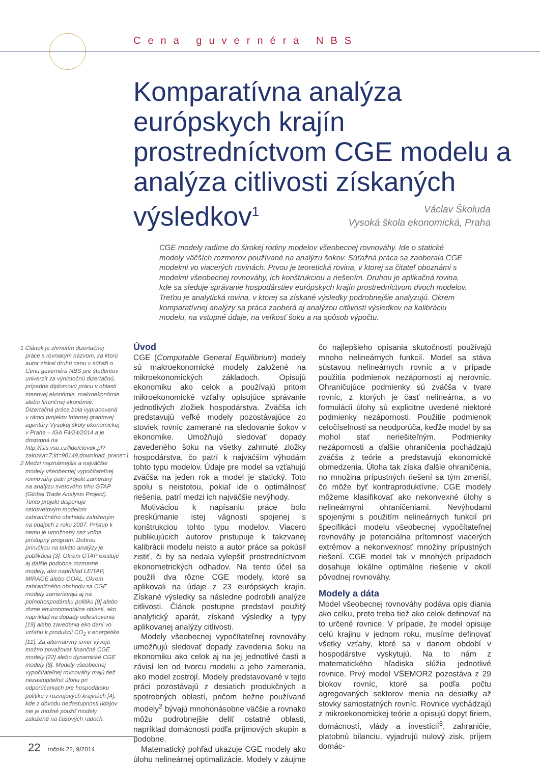Cena guvernéra NBS
Komparatívna analýza európskych krajín prostredníctvom CGE modelu a analýza citlivosti získaných výsledkov<sup>1</sup>
Václav Školuda
Vysoká škola ekonomická, Praha
CGE modely radíme do širokej rodiny modelov všeobecnej rovnováhy. Ide o statické modely väčších rozmerov používané na analýzu šokov. Súťažná práca sa zaoberala CGE modelmi vo viacerých rovinách. Prvou je teoretická rovina, v ktorej sa čitateľ oboznámi s modelmi všeobecnej rovnováhy, ich konštrukciou a riešením. Druhou je aplikačná rovina, kde sa sleduje správanie hospodárstiev európskych krajín prostredníctvom dvoch modelov. Treťou je analytická rovina, v ktorej sa získané výsledky podrobnejšie analyzujú. Okrem komparatívnej analýzy sa práca zaoberá aj analýzou citlivosti výsledkov na kalibráciu modelu, na vstupné údaje, na veľkosť šoku a na spôsob výpočtu.
1 Článok je zhrnutím dizertačnej práce s rovnakým názvom, za ktorú autor získal druhú cenu v súťaži o Cenu guvernéra NBS pre študentov univerzít za výnimočnú dizertačnú, prípadne diplomovú prácu v oblasti menovej ekonómie, makroekonómie alebo finančnej ekonómie. Dizertačná práca bola vypracovaná v rámci projektu Internej grantovej agentúry Vysokej školy ekonomickej v Prahe – IGA F4/24/2014 a je dostupná na http://isis.vse.cz/lide/clovek.pl?zalozka=7;id=90149;download_prace=1
2 Medzi najznámejšie a najväčšie modely všeobecnej vypočítateľnej rovnováhy patrí projekt zameraný na analýzu svetového trhu GTAP (Global Trade Analysis Project). Tento projekt disponuje celosvetovým modelom zahraničného obchodu založeným na údajoch z roku 2007. Prístup k nemu je umožnený cez voľne prístupný program. Dobrou príručkou na takéto analýzy je publikácia [3]. Okrem GTAP existujú aj ďalšie podobne rozmerné modely, ako napríklad LEITAP, MIRAGE alebo GOAL. Okrem zahraničného obchodu sa CGE modely zameriavajú aj na poľnohospodársku politiku [9] alebo rôzne environmentálne oblasti, ako napríklad na dopady odlesňovania [19] alebo zavedenia eko daní vo vzťahu k produkcii CO<sub>2</sub> v energetike [12]. Za alternatívny smer vývoja možno považovať finančné CGE modely [22] alebo dynamické CGE modely [8]. Modely všeobecnej vypočítateľnej rovnováhy majú tiež nezastupiteľnú úlohu pri odporúčaniach pre hospodársku politiku v rozvojových krajinách [4], kde z dôvodu nedostupnosti údajov nie je možné použiť modely založené na časových radoch.
Úvod
CGE (Computable General Equilibrium) modely sú makroekonomické modely založené na mikroekonomických základoch. Opisujú ekonomiku ako celok a používajú pritom mikroekonomické vzťahy opisujúce správanie jednotlivých zložiek hospodárstva. Zväčša ich predstavujú veľké modely pozostávajúce zo stoviek rovníc zamerané na sledovanie šokov v ekonomike. Umožňujú sledovať dopady zavedeného šoku na všetky zahrnuté zložky hospodárstva, čo patrí k najväčším výhodám tohto typu modelov. Údaje pre model sa vzťahujú zväčša na jeden rok a model je statický. Toto spolu s neistotou, pokiaľ ide o optimálnosť riešenia, patrí medzi ich najväčšie nevýhody.
Motiváciou k napísaniu práce bolo preskúmanie istej vágnosti spojenej s konštrukciou tohto typu modelov. Viacero publikujúcich autorov pristupuje k takzvanej kalibrácii modelu neisto a autor práce sa pokúsil zistiť, či by sa nedala vylepšiť prostredníctvom ekonometrických odhadov. Na tento účel sa použili dva rôzne CGE modely, ktoré sa aplikovali na údaje z 23 európskych krajín. Získané výsledky sa následne podrobili analýze citlivosti. Článok postupne predstaví použitý analytický aparát, získané výsledky a typy aplikovanej analýzy citlivosti.
Modely všeobecnej vypočítateľnej rovnováhy umožňujú sledovať dopady zavedenia šoku na ekonomiku ako celok aj na jej jednotlivé časti a závisí len od tvorcu modelu a jeho zamerania, ako model zostrojí. Modely predstavované v tejto práci pozostávajú z desiatich produkčných a spotrebných oblastí, pričom bežne používané modely<sup>2</sup> bývajú mnohonásobne väčšie a rovnako môžu podrobnejšie deliť ostatné oblasti, napríklad domácnosti podľa príjmových skupín a podobne.
Matematický pohľad ukazuje CGE modely ako úlohu nelineárnej optimalizácie. Modely v záujme čo najlepšieho opísania skutočnosti používajú mnoho nelineárnych funkcií. Model sa stáva sústavou nelineárnych rovníc a v prípade použitia podmienok nezápornosti aj nerovníc. Ohraničujúce podmienky sú zväčša v tvare rovníc, z ktorých je časť nelineárna, a vo formulácii úlohy sú explicitne uvedené niektoré podmienky nezápornosti. Použitie podmienok celočíselnosti sa neodporúča, keďže model by sa mohol stať neriešiteľným. Podmienky nezápornosti a ďalšie ohraničenia pochádzajú zväčša z teórie a predstavujú ekonomické obmedzenia. Úloha tak získa ďalšie ohraničenia, no množina prípustných riešení sa tým zmenší, čo môže byť kontraproduktívne. CGE modely môžeme klasifikovať ako nekonvexné úlohy s nelineárnymi ohraničeniami. Nevýhodami spojenými s použitím nelineárnych funkcií pri špecifikácii modelu všeobecnej vypočítateľnej rovnováhy je potenciálna prítomnosť viacerých extrémov a nekonvexnosť množiny prípustných riešení. CGE model tak v mnohých prípadoch dosahuje lokálne optimálne riešenie v okolí pôvodnej rovnováhy.
Modely a dáta
Model všeobecnej rovnováhy podáva opis diania ako celku, preto treba tiež ako celok definovať na to určené rovnice. V prípade, že model opisuje celú krajinu v jednom roku, musíme definovať všetky vzťahy, ktoré sa v danom období v hospodárstve vyskytujú. Na to nám z matematického hľadiska slúžia jednotlivé rovnice. Prvý model VŠEMOR2 pozostáva z 29 blokov rovníc, ktoré sa podľa počtu agregovaných sektorov menia na desiatky až stovky samostatných rovníc. Rovnice vychádzajú z mikroekonomickej teórie a opisujú dopyt firiem, domácností, vlády a investícií<sup>3</sup>, zahraničie, platobnú bilanciu, vyjadrujú nulový zisk, príjem domác-
22 ročník 22, 9/2014